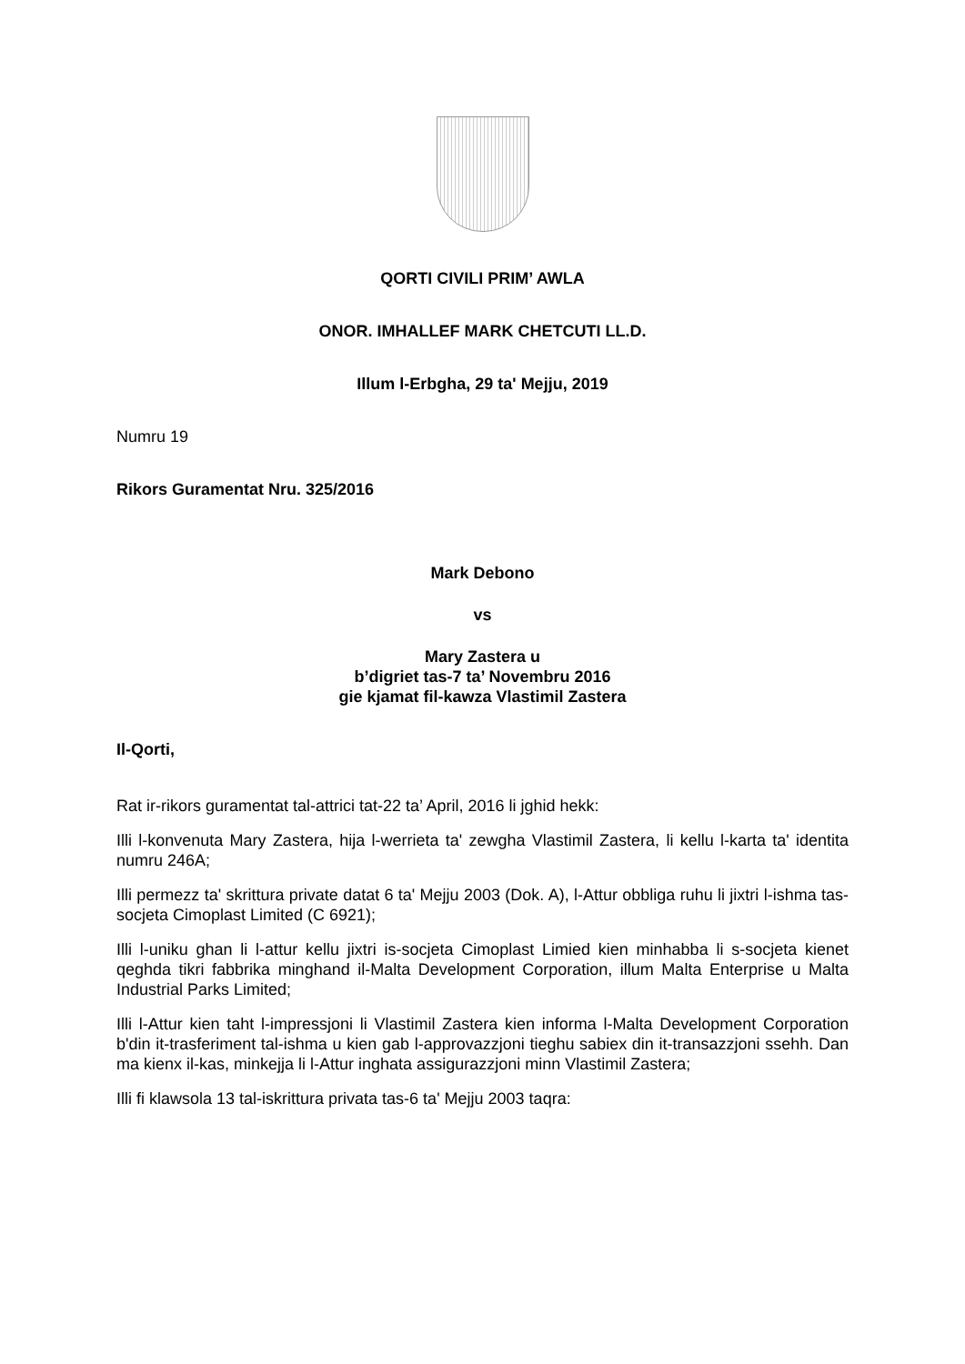QORTI CIVILI PRIM’ AWLA
ONOR. IMHALLEF MARK CHETCUTI LL.D.
Illum l-Erbgha, 29 ta' Mejju, 2019
Numru 19
Rikors Guramentat Nru. 325/2016
Mark Debono
vs
Mary Zastera u
b’digriet tas-7 ta’ Novembru 2016
gie kjamat fil-kawza Vlastimil Zastera
Il-Qorti,
Rat ir-rikors guramentat tal-attrici tat-22 ta’ April, 2016 li jghid hekk:
Illi l-konvenuta Mary Zastera, hija l-werrieta ta' zewgha Vlastimil Zastera, li kellu l-karta ta' identita numru 246A;
Illi permezz ta' skrittura private datat 6 ta' Mejju 2003 (Dok. A), l-Attur obbliga ruhu li jixtri l-ishma tas-socjeta Cimoplast Limited (C 6921);
Illi l-uniku ghan li l-attur kellu jixtri is-socjeta Cimoplast Limied kien minhabba li s-socjeta kienet qeghda tikri fabbrika minghand il-Malta Development Corporation, illum Malta Enterprise u Malta Industrial Parks Limited;
Illi l-Attur kien taht l-impressjoni li Vlastimil Zastera kien informa l-Malta Development Corporation b'din it-trasferiment tal-ishma u kien gab l-approvazzjoni tieghu sabiex din it-transazzjoni ssehh. Dan ma kienx il-kas, minkejja li l-Attur inghata assigurazzjoni minn Vlastimil Zastera;
Illi fi klawsola 13 tal-iskrittura privata tas-6 ta' Mejju 2003 taqra: